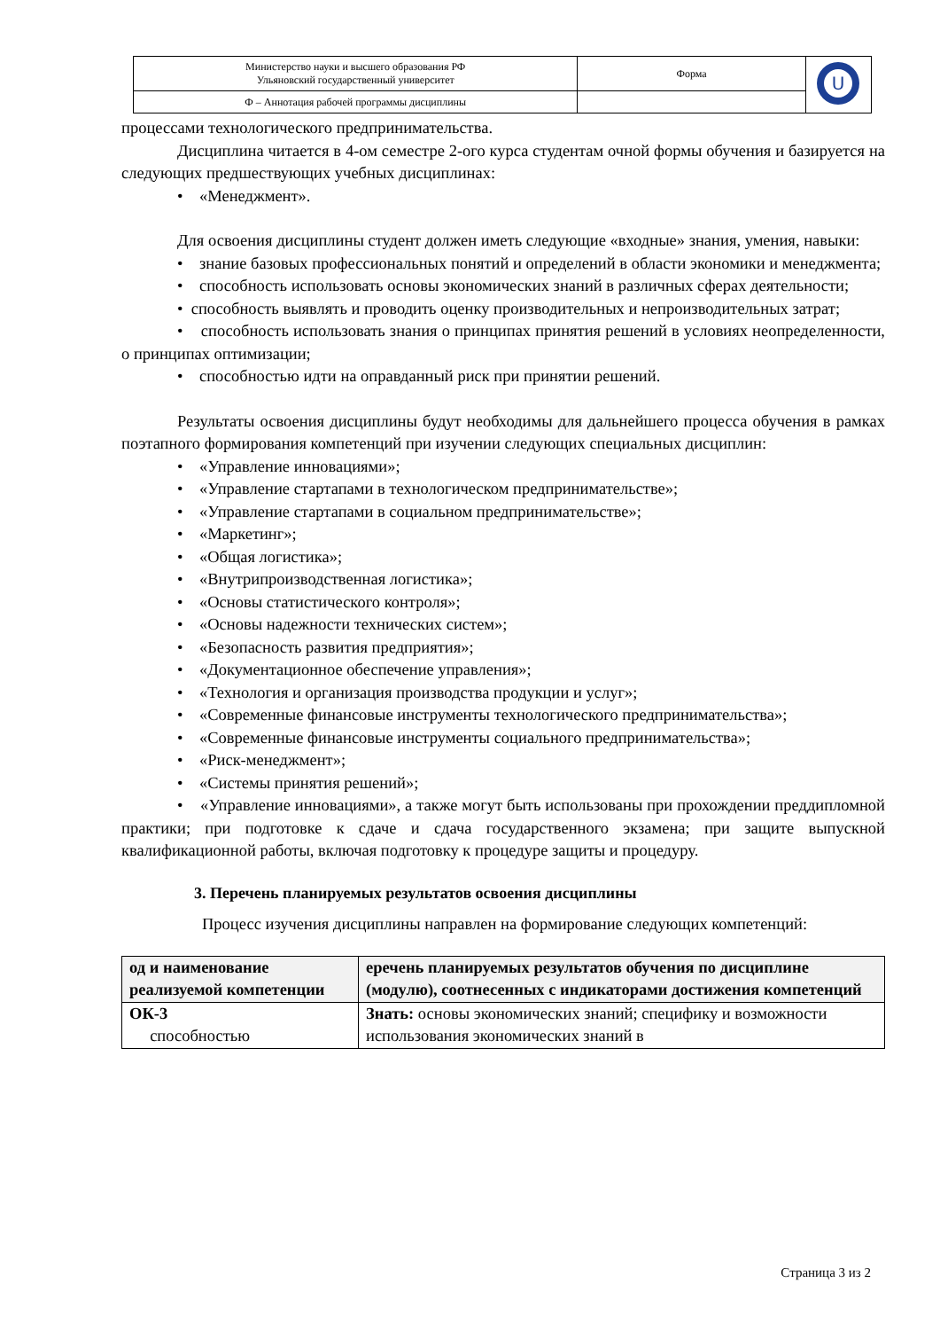| Министерство науки и высшего образования РФ Ульяновский государственный университет | Форма | U |
| Ф – Аннотация рабочей программы дисциплины | | |
процессами технологического предпринимательства.
Дисциплина читается в 4-ом семестре 2-ого курса студентам очной формы обучения и базируется на следующих предшествующих учебных дисциплинах:
• «Менеджмент».
Для освоения дисциплины студент должен иметь следующие «входные» знания, умения, навыки:
• знание базовых профессиональных понятий и определений в области экономики и менеджмента;
• способность использовать основы экономических знаний в различных сферах деятельности;
• способность выявлять и проводить оценку производительных и непроизводительных затрат;
• способность использовать знания о принципах принятия решений в условиях неопределенности, о принципах оптимизации;
• способностью идти на оправданный риск при принятии решений.
Результаты освоения дисциплины будут необходимы для дальнейшего процесса обучения в рамках поэтапного формирования компетенций при изучении следующих специальных дисциплин:
• «Управление инновациями»;
• «Управление стартапами в технологическом предпринимательстве»;
• «Управление стартапами в социальном предпринимательстве»;
• «Маркетинг»;
• «Общая логистика»;
• «Внутрипроизводственная логистика»;
• «Основы статистического контроля»;
• «Основы надежности технических систем»;
• «Безопасность развития предприятия»;
• «Документационное обеспечение управления»;
• «Технология и организация производства продукции и услуг»;
• «Современные финансовые инструменты технологического предпринимательства»;
• «Современные финансовые инструменты социального предпринимательства»;
• «Риск-менеджмент»;
• «Системы принятия решений»;
• «Управление инновациями», а также могут быть использованы при прохождении преддипломной практики; при подготовке к сдаче и сдача государственного экзамена; при защите выпускной квалификационной работы, включая подготовку к процедуре защиты и процедуру.
3. Перечень планируемых результатов освоения дисциплины
Процесс изучения дисциплины направлен на формирование следующих компетенций:
| од и наименование реализуемой компетенции | еречень планируемых результатов обучения по дисциплине (модулю), соотнесенных с индикаторами достижения компетенций |
| --- | --- |
| ОК-3 способностью | Знать: основы экономических знаний; специфику и возможности использования экономических знаний в |
Страница 3 из 2